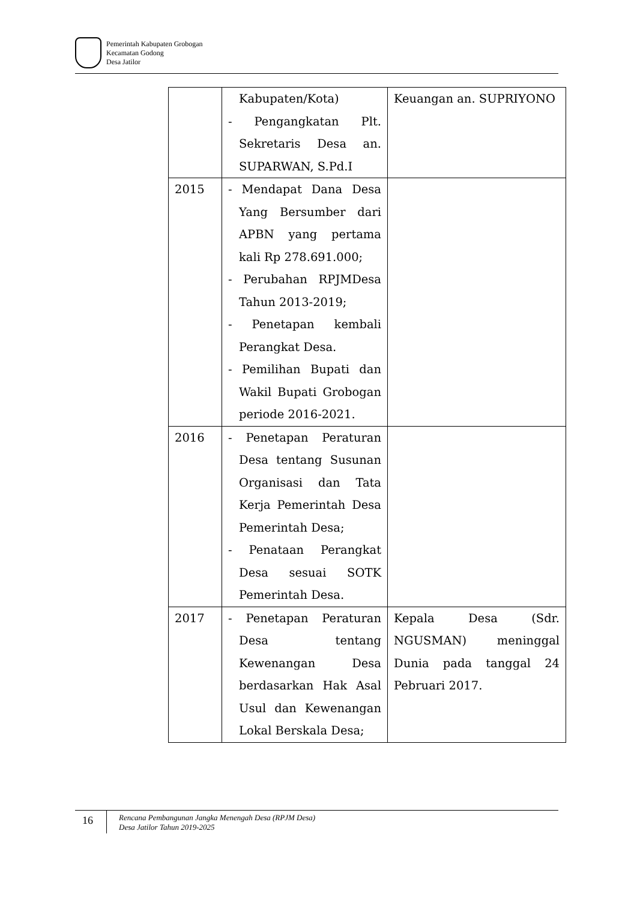Pemerintah Kabupaten Grobogan
Kecamatan Godong
Desa Jatilor
| | Kabupaten/Kota) - Pengangkatan Plt. Sekretaris Desa an. SUPARWAN, S.Pd.I | Keuangan an. SUPRIYONO |
| 2015 | - Mendapat Dana Desa Yang Bersumber dari APBN yang pertama kali Rp 278.691.000; - Perubahan RPJMDesa Tahun 2013-2019; - Penetapan kembali Perangkat Desa. - Pemilihan Bupati dan Wakil Bupati Grobogan periode 2016-2021. | |
| 2016 | - Penetapan Peraturan Desa tentang Susunan Organisasi dan Tata Kerja Pemerintah Desa Pemerintah Desa; - Penataan Perangkat Desa sesuai SOTK Pemerintah Desa. | |
| 2017 | - Penetapan Peraturan Desa tentang Kewenangan Desa berdasarkan Hak Asal Usul dan Kewenangan Lokal Berskala Desa; | Kepala Desa (Sdr. NGUSMAN) meninggal Dunia pada tanggal 24 Pebruari 2017. |
16
Rencana Pembangunan Jangka Menengah Desa (RPJM Desa)
Desa Jatilor Tahun 2019-2025